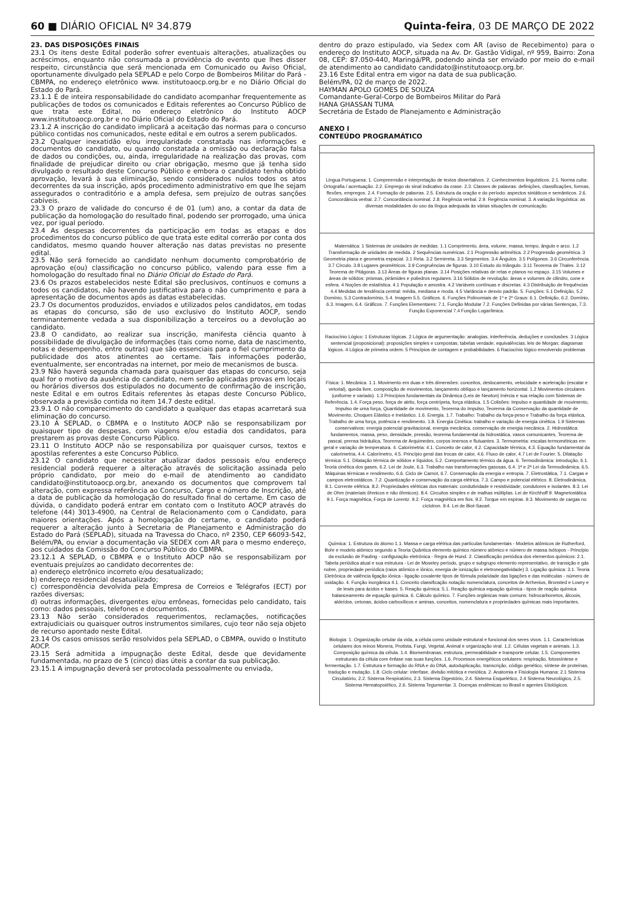60 ■ DIÁRIO OFICIAL Nº 34.879 Quinta-feira, 03 DE MARÇO DE 2022
23. DAS DISPOSIÇÕES FINAIS
23.1 Os itens deste Edital poderão sofrer eventuais alterações, atualizações ou acréscimos, enquanto não consumada a providência do evento que lhes disser respeito, circunstância que será mencionada em Comunicado ou Aviso Oficial, oportunamente divulgado pela SEPLAD e pelo Corpo de Bombeiros Militar do Pará - CBMPA, no endereço eletrônico www. institutoaocp.org.br e no Diário Oficial do Estado do Pará.
23.1.1 É de inteira responsabilidade do candidato acompanhar frequentemente as publicações de todos os comunicados e Editais referentes ao Concurso Público de que trata este Edital, no endereço eletrônico do Instituto AOCP www.institutoaocp.org.br e no Diário Oficial do Estado do Pará.
23.1.2 A inscrição do candidato implicará a aceitação das normas para o concurso público contidas nos comunicados, neste edital e em outros a serem publicados.
23.2 Qualquer inexatidão e/ou irregularidade constatada nas informações e documentos do candidato, ou quando constatada a omissão ou declaração falsa de dados ou condições, ou, ainda, irregularidade na realização das provas, com finalidade de prejudicar direito ou criar obrigação, mesmo que já tenha sido divulgado o resultado deste Concurso Público e embora o candidato tenha obtido aprovação, levará à sua eliminação, sendo considerados nulos todos os atos decorrentes da sua inscrição, após procedimento administrativo em que lhe sejam assegurados o contraditório e a ampla defesa, sem prejuízo de outras sanções cabíveis.
23.3 O prazo de validade do concurso é de 01 (um) ano, a contar da data de publicação da homologação do resultado final, podendo ser prorrogado, uma única vez, por igual período.
23.4 As despesas decorrentes da participação em todas as etapas e dos procedimentos do concurso público de que trata este edital correrão por conta dos candidatos, mesmo quando houver alteração nas datas previstas no presente edital.
23.5 Não será fornecido ao candidato nenhum documento comprobatório de aprovação e(ou) classificação no concurso público, valendo para esse fim a homologação do resultado final no Diário Oficial do Estado do Pará.
23.6 Os prazos estabelecidos neste Edital são preclusivos, contínuos e comuns a todos os candidatos, não havendo justificativa para o não cumprimento e para a apresentação de documentos após as datas estabelecidas.
23.7 Os documentos produzidos, enviados e utilizados pelos candidatos, em todas as etapas do concurso, são de uso exclusivo do Instituto AOCP, sendo terminantemente vedada a sua disponibilização a terceiros ou a devolução ao candidato.
23.8 O candidato, ao realizar sua inscrição, manifesta ciência quanto à possibilidade de divulgação de informações (tais como nome, data de nascimento, notas e desempenho, entre outras) que são essenciais para o fiel cumprimento da publicidade dos atos atinentes ao certame. Tais informações poderão, eventualmente, ser encontradas na internet, por meio de mecanismos de busca.
23.9 Não haverá segunda chamada para quaisquer das etapas do concurso, seja qual for o motivo da ausência do candidato, nem serão aplicadas provas em locais ou horários diversos dos estipulados no documento de confirmação de inscrição, neste Edital e em outros Editais referentes às etapas deste Concurso Público, observada a previsão contida no item 14.7 deste edital.
23.9.1 O não comparecimento do candidato a qualquer das etapas acarretará sua eliminação do concurso.
23.10 A SEPLAD, o CBMPA e o Instituto AOCP não se responsabilizam por quaisquer tipo de despesas, com viagens e/ou estadia dos candidatos, para prestarem as provas deste Concurso Público.
23.11 O Instituto AOCP não se responsabiliza por quaisquer cursos, textos e apostilas referentes a este Concurso Público.
23.12 O candidato que necessitar atualizar dados pessoais e/ou endereço residencial poderá requerer a alteração através de solicitação assinada pelo próprio candidato, por meio do e-mail de atendimento ao candidato candidato@institutoaocp.org.br, anexando os documentos que comprovem tal alteração, com expressa referência ao Concurso, Cargo e número de Inscrição, até a data de publicação da homologação do resultado final do certame. Em caso de dúvida, o candidato poderá entrar em contato com o Instituto AOCP através do telefone (44) 3013-4900, na Central de Relacionamento com o Candidato, para maiores orientações. Após a homologação do certame, o candidato poderá requerer a alteração junto à Secretaria de Planejamento e Administração do Estado do Pará (SEPLAD), situada na Travessa do Chaco, nº 2350, CEP 66093-542, Belém/PA, ou enviar a documentação via SEDEX com AR para o mesmo endereço, aos cuidados da Comissão do Concurso Público do CBMPA.
23.12.1 A SEPLAD, o CBMPA e o Instituto AOCP não se responsabilizam por eventuais prejuízos ao candidato decorrentes de:
a) endereço eletrônico incorreto e/ou desatualizado;
b) endereço residencial desatualizado;
c) correspondência devolvida pela Empresa de Correios e Telégrafos (ECT) por razões diversas;
d) outras informações, divergentes e/ou errôneas, fornecidas pelo candidato, tais como: dados pessoais, telefones e documentos.
23.13 Não serão considerados requerimentos, reclamações, notificações extrajudiciais ou quaisquer outros instrumentos similares, cujo teor não seja objeto de recurso apontado neste Edital.
23.14 Os casos omissos serão resolvidos pela SEPLAD, o CBMPA, ouvido o Instituto AOCP.
23.15 Será admitida a impugnação deste Edital, desde que devidamente fundamentada, no prazo de 5 (cinco) dias úteis a contar da sua publicação.
23.15.1 A impugnação deverá ser protocolada pessoalmente ou enviada,
dentro do prazo estipulado, via Sedex com AR (aviso de Recebimento) para o endereço do Instituto AOCP, situada na Av. Dr. Gastão Vidigal, nº 959, Bairro: Zona 08, CEP: 87.050-440, Maringá/PR, podendo ainda ser enviado por meio do e-mail de atendimento ao candidato candidato@institutoaocp.org.br.
23.16 Este Edital entra em vigor na data de sua publicação.
Belém/PA, 02 de março de 2022.
HAYMAN APOLO GOMES DE SOUZA
Comandante-Geral-Corpo de Bombeiros Militar do Pará
HANA GHASSAN TUMA
Secretária de Estado de Planejamento e Administração
ANEXO I
CONTEÚDO PROGRAMÁTICO
| Língua Portuguesa: 1. Compreensão e interpretação de textos dissertativos. 2. Conhecimentos linguísticos. 2.1. Norma culta: Ortografia / acentuação. 2.2. Emprego do sinal indicativo da crase. 2.3. Classes de palavras: definições, classificações, formas, flexões, empregos. 2.4. Formação de palavras. 2.5. Estrutura da oração e do período: aspectos sintáticos e semânticos. 2.6. Concordância verbal. 2.7. Concordância nominal. 2.8. Regência verbal. 2.9. Regência nominal. 3. A variação linguística: as diversas modalidades do uso da língua adequada às várias situações de comunicação. |
| Matemática: 1 Sistemas de unidades de medidas. 1.1 Comprimento, área, volume, massa, tempo, ângulo e arco. 1.2 Transformação de unidades de medida. 2 Sequências numéricas. 2.1 Progressão aritmética. 2.2 Progressão geométrica. 3 Geometria plana e geometria espacial. 3.1 Reta. 3.2 Semirreta. 3.3 Segmentos. 3.4 Ângulos. 3.5 Polígonos. 3.6 Circunferência. 3.7 Círculo. 3.8 Lugares geométricos. 3.9 Congruências de figuras. 3.10 Estudo do triângulo. 3.11 Teorema de Thales. 3.12 Teorema de Pitágoras. 3.13 Áreas de figuras planas. 3.14 Posições relativas de retas e planos no espaço. 3.15 Volumes e áreas de sólidos: prismas, pirâmides e poliedros regulares. 3.16 Sólidos de revolução: áreas e volumes de cilindro, cone e esfera. 4 Noções de estatística. 4.1 População e amostra. 4.2 Variáveis contínuas e discretas. 4.3 Distribuição de frequências 4.4 Medidas de tendência central: média, mediana e moda. 4.5 Variância e desvio padrão. 5. Funções: 5.1 Definição, 5.2 Domínio, 5.3 Contradomínio, 5.4. Imagem 5.5. Gráficos. 6. Funções Polinomiais de 1º e 2º Graus: 6.1. Definição, 6.2. Domínio, 6.3. Imagem, 6.4. Gráficos. 7. Funções Elementares: 7.1. Função Modular 7.2. Funções Definidas por várias Sentenças, 7.3. Função Exponencial 7.4 Função Logarítmica. |
| Raciocínio Lógico: 1 Estruturas lógicas. 2 Lógica de argumentação: analogias, interferência, deduções e conclusões. 3 Lógica sentencial (proposicional): proposições simples e compostas; tabelas verdade; equivalências; leis de Morgan; diagramas lógicos. 4 Lógica de primeira ordem. 5 Princípios de contagem e probabilidades. 6 Raciocínio lógico envolvendo problemas |
| Física: 1. Mecânica. 1.1. Movimento em duas e três dimensões: conceitos, deslocamento, velocidade e aceleração (escalar e vetorial), queda livre, composição de movimentos, lançamento oblíquo e lançamento horizontal. 1.2 Movimentos circulares (uniforme e variado). 1.3 Princípios fundamentais da Dinâmica (Leis de Newton) Inércia e sua relação com Sistemas de Referência. 1.4. Força peso, força de atrito, força centrípeta, força elástica. 1.5 Colisões: Impulso e quantidade de movimento, Impulso de uma força, Quantidade de movimento, Teorema do Impulso, Teorema da Conservação da quantidade de Movimento, Choques Elástico e Inelástico. 1.6. Energia. 1.7. Trabalho: Trabalho da força-peso e Trabalho da força elástica, Trabalho de uma força, potência e rendimento. 1.8. Energia Cinética: trabalho e variação de energia cinética. 1.9 Sistemas conservativos: energia potencial gravitacional, energia mecânica, conservação de energia mecânica. 2. Hidrostática: fundamentos, massa, peso, densidade, pressão, teorema fundamental da hidrostática, vasos comunicantes, Teorema de pascal, prensa hidráulica, Teorema de Arquimedes, corpos imersos e flutuantes. 3. Termometria: escalas termométricas em geral e variação de temperatura. 4. Calorimetria: 4.1. Conceito de calor, 4.2. Capacidade térmica, 4.3. Equação fundamental da calorimetria, 4.4. Calorímetro, 4.5. Princípio geral das trocas de calor, 4.6. Fluxo de calor, 4.7 Lei de Fourier. 5. Dilatação térmica: 5.1. Dilatação térmica de sólidos e líquidos, 5.2. Comportamento térmico da água. 6. Termodinâmica: introdução, 6.1. Teoria cinética dos gases, 6.2. Lei de Joule, 6.3. Trabalho nas transformações gasosas, 6.4. 1ª e 2ª Lei da Termodinâmica, 6.5. Máquinas térmicas e rendimento, 6.6. Ciclo de Carnot, 6.7. Conservação da energia e entropia. 7. Eletrostática, 7.1. Cargas e campos eletrostáticos. 7.2. Quantização e conservação da carga elétrica. 7.3. Campo e potencial elétrico. 8. Eletrodinâmica, 8.1. Corrente elétrica. 8.2. Propriedades elétricas dos materiais: condutividade e resistividade; condutores e isolantes. 8.3. Lei de Ohm (materiais ôhmicos e não ôhmicos). 8.4. Circuitos simples e de malhas múltiplas. Lei de Kirchhoff 9. Magnetostática 9.1. Força magnética, Força de Lorentz. 9.2. Força magnética em fios. 9.2. Torque em espiras. 9.3. Movimento de cargas no cíclotron. 9.4. Lei de Biot-Savart. |
| Química: 1. Estrutura do átomo 1.1. Massa e carga elétrica das partículas fundamentais - Modelos atômicos de Rutherford, Bohr e modelo atômico segundo a Teoria Quântica elemento químico número atômico e número de massa isótopos - Princípio da exclusão de Pauling - configuração eletrônica - Regra de Hund. 2. Classificação periódica dos elementos químicos: 2.1. Tabela periódica atual e sua estrutura - Lei de Moseley período, grupo e subgrupo elemento representativo, de transição e gás nobre, propriedade periódica (raios atômico e iônico, energia de ionização e eletronegatividade) 3. Ligação química: 3.1. Teoria Eletrônica de valência ligação iônica - ligação covalente tipos de fórmula polaridade das ligações e das moléculas - número de oxidação. 4. Função inorgânica 4.1. Conceito classificação notação nomenclatura, conceitos de Arrhenius, Bronsted e Lowry e de lewis para ácidos e bases. 5. Reação química: 5.1. Reação química equação química - tipos de reação química balanceamento de equação química. 6. Cálculo químico. 7. Funções orgânicas mais comuns: hidrocarbonetos, álcoois, aldeídos, cetonas, ácidos carboxílicos e aminas, conceitos, nomenclatura e propriedades químicas mais importantes. |
| Biologia: 1. Organização celular da vida, a célula como unidade estrutural e funcional dos seres vivos. 1.1. Características celulares dos reinos Monera, Protista, Fungi, Vegetal, Animal e organização viral. 1.2. Células vegetais e animais. 1.3. Composição química da célula. 1.4. Biomembranas; estrutura, permeabilidade e transporte celular. 1.5. Componentes estruturais da célula com ênfase nas suas funções. 1.6. Processos energéticos celulares: respiração, fotossíntese e fermentação. 1.7. Estrutura e formação do RNA e do DNA, autoduplicação, transcrição, código genético, síntese de proteínas, tradução e mutação. 1.8. Ciclo celular: interfase, divisão mitótica e meiótica. 2. Anatomia e Fisiologia Humana: 2.1 Sistema Circulatório, 2.2. Sistema Respiratório, 2.3. Sistema Digestório, 2.4. Sistema Esquelético, 2.4 Sistema Neurológico, 2.5. Sistema Hematopoiético, 2.6. Sistema Tegumentar. 3. Doenças endêmicas no Brasil e agentes Etiológicos. |